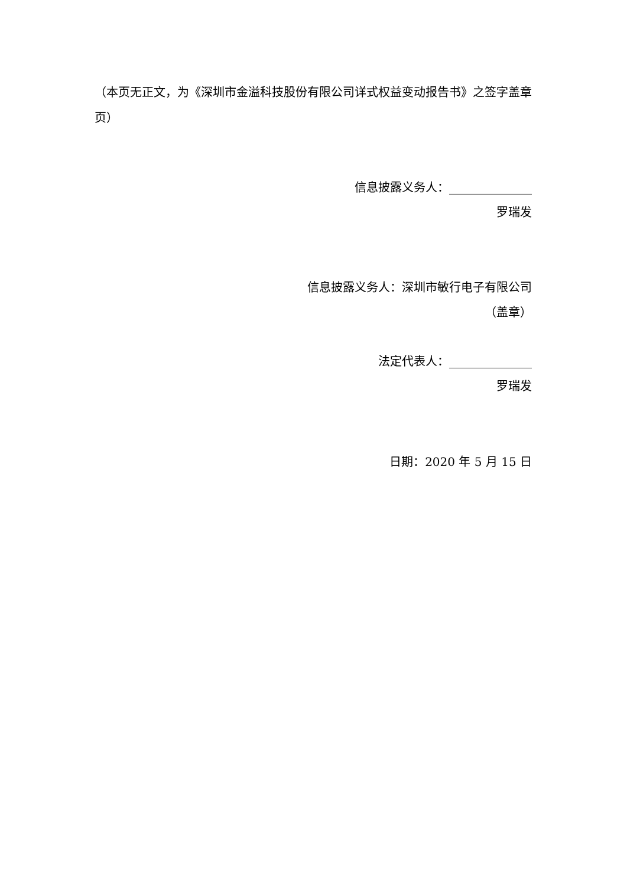（本页无正文，为《深圳市金溢科技股份有限公司详式权益变动报告书》之签字盖章页）
信息披露义务人：______________
罗瑞发
信息披露义务人：深圳市敏行电子有限公司
（盖章）
法定代表人：______________
罗瑞发
日期：2020 年 5 月 15 日